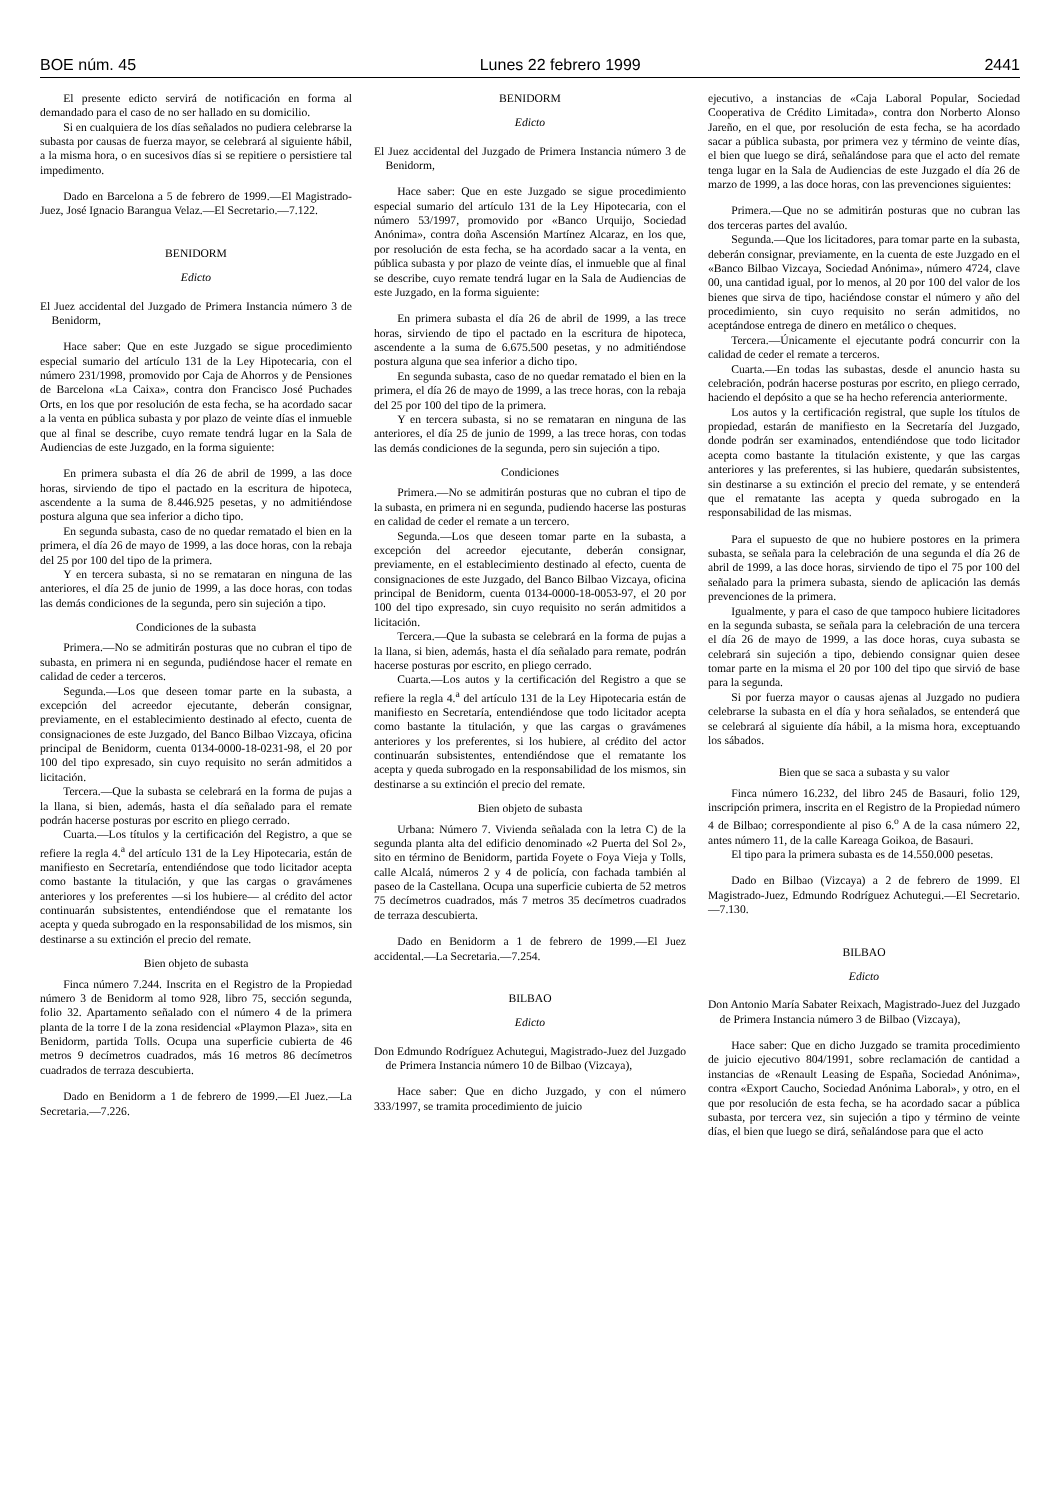BOE núm. 45 Lunes 22 febrero 1999 2441
El presente edicto servirá de notificación en forma al demandado para el caso de no ser hallado en su domicilio.
Si en cualquiera de los días señalados no pudiera celebrarse la subasta por causas de fuerza mayor, se celebrará al siguiente hábil, a la misma hora, o en sucesivos días si se repitiere o persistiere tal impedimento.
Dado en Barcelona a 5 de febrero de 1999.—El Magistrado-Juez, José Ignacio Barangua Velaz.—El Secretario.—7.122.
BENIDORM
Edicto
El Juez accidental del Juzgado de Primera Instancia número 3 de Benidorm,
Hace saber: Que en este Juzgado se sigue procedimiento especial sumario del artículo 131 de la Ley Hipotecaria, con el número 231/1998, promovido por Caja de Ahorros y de Pensiones de Barcelona «La Caixa», contra don Francisco José Puchades Orts, en los que por resolución de esta fecha, se ha acordado sacar a la venta en pública subasta y por plazo de veinte días el inmueble que al final se describe, cuyo remate tendrá lugar en la Sala de Audiencias de este Juzgado, en la forma siguiente:
En primera subasta el día 26 de abril de 1999, a las doce horas, sirviendo de tipo el pactado en la escritura de hipoteca, ascendente a la suma de 8.446.925 pesetas, y no admitiéndose postura alguna que sea inferior a dicho tipo.
En segunda subasta, caso de no quedar rematado el bien en la primera, el día 26 de mayo de 1999, a las doce horas, con la rebaja del 25 por 100 del tipo de la primera.
Y en tercera subasta, si no se remataran en ninguna de las anteriores, el día 25 de junio de 1999, a las doce horas, con todas las demás condiciones de la segunda, pero sin sujeción a tipo.
Condiciones de la subasta
Primera.—No se admitirán posturas que no cubran el tipo de subasta, en primera ni en segunda, pudiéndose hacer el remate en calidad de ceder a terceros.
Segunda.—Los que deseen tomar parte en la subasta, a excepción del acreedor ejecutante, deberán consignar, previamente, en el establecimiento destinado al efecto, cuenta de consignaciones de este Juzgado, del Banco Bilbao Vizcaya, oficina principal de Benidorm, cuenta 0134-0000-18-0231-98, el 20 por 100 del tipo expresado, sin cuyo requisito no serán admitidos a licitación.
Tercera.—Que la subasta se celebrará en la forma de pujas a la llana, si bien, además, hasta el día señalado para el remate podrán hacerse posturas por escrito en pliego cerrado.
Cuarta.—Los títulos y la certificación del Registro, a que se refiere la regla 4.<sup>a</sup> del artículo 131 de la Ley Hipotecaria, están de manifiesto en Secretaría, entendiéndose que todo licitador acepta como bastante la titulación, y que las cargas o gravámenes anteriores y los preferentes —si los hubiere— al crédito del actor continuarán subsistentes, entendiéndose que el rematante los acepta y queda subrogado en la responsabilidad de los mismos, sin destinarse a su extinción el precio del remate.
Bien objeto de subasta
Finca número 7.244. Inscrita en el Registro de la Propiedad número 3 de Benidorm al tomo 928, libro 75, sección segunda, folio 32. Apartamento señalado con el número 4 de la primera planta de la torre I de la zona residencial «Playmon Plaza», sita en Benidorm, partida Tolls. Ocupa una superficie cubierta de 46 metros 9 decímetros cuadrados, más 16 metros 86 decímetros cuadrados de terraza descubierta.
Dado en Benidorm a 1 de febrero de 1999.—El Juez.—La Secretaria.—7.226.
BENIDORM
Edicto
El Juez accidental del Juzgado de Primera Instancia número 3 de Benidorm,
Hace saber: Que en este Juzgado se sigue procedimiento especial sumario del artículo 131 de la Ley Hipotecaria, con el número 53/1997, promovido por «Banco Urquijo, Sociedad Anónima», contra doña Ascensión Martínez Alcaraz, en los que, por resolución de esta fecha, se ha acordado sacar a la venta, en pública subasta y por plazo de veinte días, el inmueble que al final se describe, cuyo remate tendrá lugar en la Sala de Audiencias de este Juzgado, en la forma siguiente:
En primera subasta el día 26 de abril de 1999, a las trece horas, sirviendo de tipo el pactado en la escritura de hipoteca, ascendente a la suma de 6.675.500 pesetas, y no admitiéndose postura alguna que sea inferior a dicho tipo.
En segunda subasta, caso de no quedar rematado el bien en la primera, el día 26 de mayo de 1999, a las trece horas, con la rebaja del 25 por 100 del tipo de la primera.
Y en tercera subasta, si no se remataran en ninguna de las anteriores, el día 25 de junio de 1999, a las trece horas, con todas las demás condiciones de la segunda, pero sin sujeción a tipo.
Condiciones
Primera.—No se admitirán posturas que no cubran el tipo de la subasta, en primera ni en segunda, pudiendo hacerse las posturas en calidad de ceder el remate a un tercero.
Segunda.—Los que deseen tomar parte en la subasta, a excepción del acreedor ejecutante, deberán consignar, previamente, en el establecimiento destinado al efecto, cuenta de consignaciones de este Juzgado, del Banco Bilbao Vizcaya, oficina principal de Benidorm, cuenta 0134-0000-18-0053-97, el 20 por 100 del tipo expresado, sin cuyo requisito no serán admitidos a licitación.
Tercera.—Que la subasta se celebrará en la forma de pujas a la llana, si bien, además, hasta el día señalado para remate, podrán hacerse posturas por escrito, en pliego cerrado.
Cuarta.—Los autos y la certificación del Registro a que se refiere la regla 4.<sup>a</sup> del artículo 131 de la Ley Hipotecaria están de manifiesto en Secretaría, entendiéndose que todo licitador acepta como bastante la titulación, y que las cargas o gravámenes anteriores y los preferentes, si los hubiere, al crédito del actor continuarán subsistentes, entendiéndose que el rematante los acepta y queda subrogado en la responsabilidad de los mismos, sin destinarse a su extinción el precio del remate.
Bien objeto de subasta
Urbana: Número 7. Vivienda señalada con la letra C) de la segunda planta alta del edificio denominado «2 Puerta del Sol 2», sito en término de Benidorm, partida Foyete o Foya Vieja y Tolls, calle Alcalá, números 2 y 4 de policía, con fachada también al paseo de la Castellana. Ocupa una superficie cubierta de 52 metros 75 decímetros cuadrados, más 7 metros 35 decímetros cuadrados de terraza descubierta.
Dado en Benidorm a 1 de febrero de 1999.—El Juez accidental.—La Secretaria.—7.254.
BILBAO
Edicto
Don Edmundo Rodríguez Achutegui, Magistrado-Juez del Juzgado de Primera Instancia número 10 de Bilbao (Vizcaya),
Hace saber: Que en dicho Juzgado, y con el número 333/1997, se tramita procedimiento de juicio
ejecutivo, a instancias de «Caja Laboral Popular, Sociedad Cooperativa de Crédito Limitada», contra don Norberto Alonso Jareño, en el que, por resolución de esta fecha, se ha acordado sacar a pública subasta, por primera vez y término de veinte días, el bien que luego se dirá, señalándose para que el acto del remate tenga lugar en la Sala de Audiencias de este Juzgado el día 26 de marzo de 1999, a las doce horas, con las prevenciones siguientes:
Primera.—Que no se admitirán posturas que no cubran las dos terceras partes del avalúo.
Segunda.—Que los licitadores, para tomar parte en la subasta, deberán consignar, previamente, en la cuenta de este Juzgado en el «Banco Bilbao Vizcaya, Sociedad Anónima», número 4724, clave 00, una cantidad igual, por lo menos, al 20 por 100 del valor de los bienes que sirva de tipo, haciéndose constar el número y año del procedimiento, sin cuyo requisito no serán admitidos, no aceptándose entrega de dinero en metálico o cheques.
Tercera.—Únicamente el ejecutante podrá concurrir con la calidad de ceder el remate a terceros.
Cuarta.—En todas las subastas, desde el anuncio hasta su celebración, podrán hacerse posturas por escrito, en pliego cerrado, haciendo el depósito a que se ha hecho referencia anteriormente.
Los autos y la certificación registral, que suple los títulos de propiedad, estarán de manifiesto en la Secretaría del Juzgado, donde podrán ser examinados, entendiéndose que todo licitador acepta como bastante la titulación existente, y que las cargas anteriores y las preferentes, si las hubiere, quedarán subsistentes, sin destinarse a su extinción el precio del remate, y se entenderá que el rematante las acepta y queda subrogado en la responsabilidad de las mismas.
Para el supuesto de que no hubiere postores en la primera subasta, se señala para la celebración de una segunda el día 26 de abril de 1999, a las doce horas, sirviendo de tipo el 75 por 100 del señalado para la primera subasta, siendo de aplicación las demás prevenciones de la primera.
Igualmente, y para el caso de que tampoco hubiere licitadores en la segunda subasta, se señala para la celebración de una tercera el día 26 de mayo de 1999, a las doce horas, cuya subasta se celebrará sin sujeción a tipo, debiendo consignar quien desee tomar parte en la misma el 20 por 100 del tipo que sirvió de base para la segunda.
Si por fuerza mayor o causas ajenas al Juzgado no pudiera celebrarse la subasta en el día y hora señalados, se entenderá que se celebrará al siguiente día hábil, a la misma hora, exceptuando los sábados.
Bien que se saca a subasta y su valor
Finca número 16.232, del libro 245 de Basauri, folio 129, inscripción primera, inscrita en el Registro de la Propiedad número 4 de Bilbao; correspondiente al piso 6.<sup>o</sup> A de la casa número 22, antes número 11, de la calle Kareaga Goikoa, de Basauri.
El tipo para la primera subasta es de 14.550.000 pesetas.
Dado en Bilbao (Vizcaya) a 2 de febrero de 1999. El Magistrado-Juez, Edmundo Rodríguez Achutegui.—El Secretario.—7.130.
BILBAO
Edicto
Don Antonio María Sabater Reixach, Magistrado-Juez del Juzgado de Primera Instancia número 3 de Bilbao (Vizcaya),
Hace saber: Que en dicho Juzgado se tramita procedimiento de juicio ejecutivo 804/1991, sobre reclamación de cantidad a instancias de «Renault Leasing de España, Sociedad Anónima», contra «Export Caucho, Sociedad Anónima Laboral», y otro, en el que por resolución de esta fecha, se ha acordado sacar a pública subasta, por tercera vez, sin sujeción a tipo y término de veinte días, el bien que luego se dirá, señalándose para que el acto